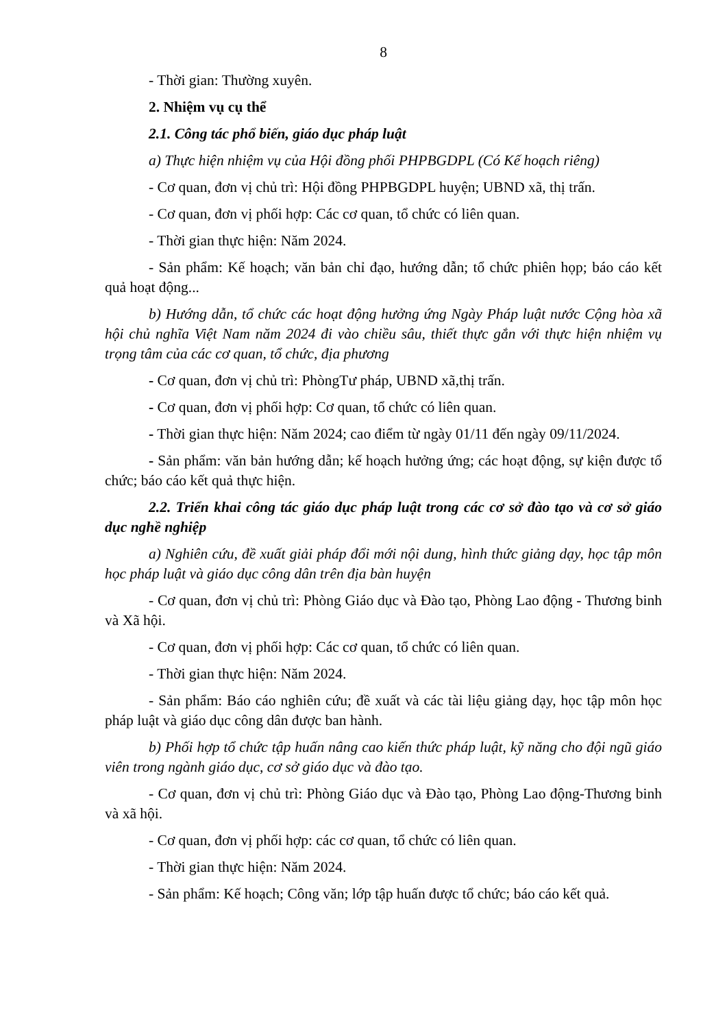8
- Thời gian: Thường xuyên.
2. Nhiệm vụ cụ thể
2.1. Công tác phổ biến, giáo dục pháp luật
a) Thực hiện nhiệm vụ của Hội đồng phối PHPBGDPL (Có Kế hoạch riêng)
- Cơ quan, đơn vị chủ trì: Hội đồng PHPBGDPL huyện; UBND xã, thị trấn.
- Cơ quan, đơn vị phối hợp: Các cơ quan, tổ chức có liên quan.
- Thời gian thực hiện: Năm 2024.
- Sản phẩm: Kế hoạch; văn bản chỉ đạo, hướng dẫn; tổ chức phiên họp; báo cáo kết quả hoạt động...
b) Hướng dẫn, tổ chức các hoạt động hưởng ứng Ngày Pháp luật nước Cộng hòa xã hội chủ nghĩa Việt Nam năm 2024 đi vào chiều sâu, thiết thực gắn với thực hiện nhiệm vụ trọng tâm của các cơ quan, tổ chức, địa phương
- Cơ quan, đơn vị chủ trì: PhòngTư pháp, UBND xã,thị trấn.
- Cơ quan, đơn vị phối hợp: Cơ quan, tổ chức có liên quan.
- Thời gian thực hiện: Năm 2024; cao điểm từ ngày 01/11 đến ngày 09/11/2024.
- Sản phẩm: văn bản hướng dẫn; kế hoạch hưởng ứng; các hoạt động, sự kiện được tổ chức; báo cáo kết quả thực hiện.
2.2. Triển khai công tác giáo dục pháp luật trong các cơ sở đào tạo và cơ sở giáo dục nghề nghiệp
a) Nghiên cứu, đề xuất giải pháp đổi mới nội dung, hình thức giảng dạy, học tập môn học pháp luật và giáo dục công dân trên địa bàn huyện
- Cơ quan, đơn vị chủ trì: Phòng Giáo dục và Đào tạo, Phòng Lao động - Thương binh và Xã hội.
- Cơ quan, đơn vị phối hợp: Các cơ quan, tổ chức có liên quan.
- Thời gian thực hiện: Năm 2024.
- Sản phẩm: Báo cáo nghiên cứu; đề xuất và các tài liệu giảng dạy, học tập môn học pháp luật và giáo dục công dân được ban hành.
b) Phối hợp tổ chức tập huấn nâng cao kiến thức pháp luật, kỹ năng cho đội ngũ giáo viên trong ngành giáo dục, cơ sở giáo dục và đào tạo.
- Cơ quan, đơn vị chủ trì: Phòng Giáo dục và Đào tạo, Phòng Lao động-Thương binh và xã hội.
- Cơ quan, đơn vị phối hợp: các cơ quan, tổ chức có liên quan.
- Thời gian thực hiện: Năm 2024.
- Sản phẩm: Kế hoạch; Công văn; lớp tập huấn được tổ chức; báo cáo kết quả.